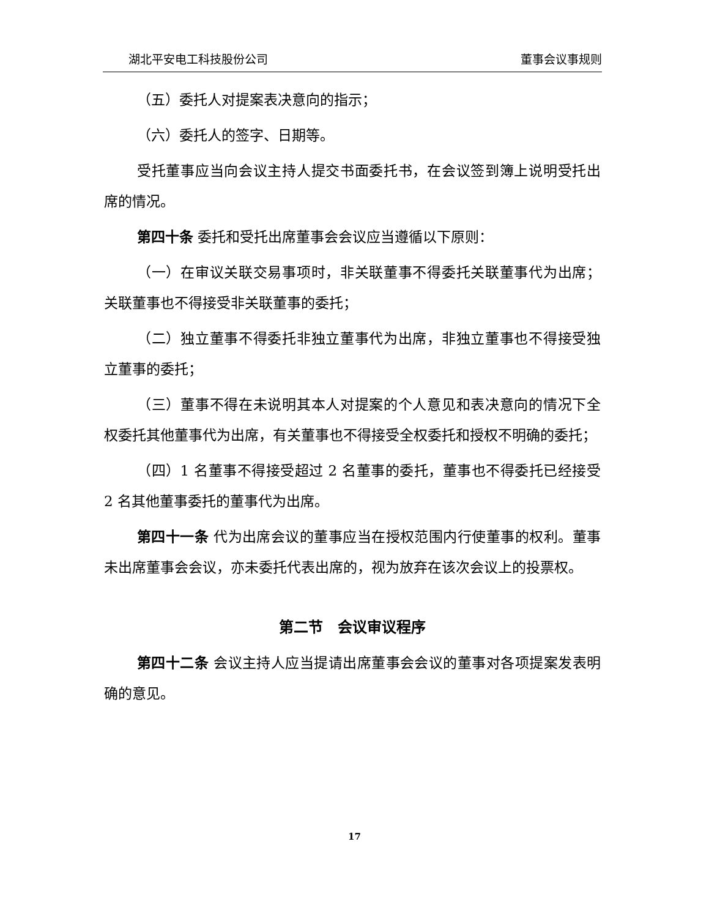湖北平安电工科技股份公司 董事会议事规则
（五）委托人对提案表决意向的指示；
（六）委托人的签字、日期等。
受托董事应当向会议主持人提交书面委托书，在会议签到簿上说明受托出席的情况。
第四十条 委托和受托出席董事会会议应当遵循以下原则：
（一）在审议关联交易事项时，非关联董事不得委托关联董事代为出席；关联董事也不得接受非关联董事的委托；
（二）独立董事不得委托非独立董事代为出席，非独立董事也不得接受独立董事的委托；
（三）董事不得在未说明其本人对提案的个人意见和表决意向的情况下全权委托其他董事代为出席，有关董事也不得接受全权委托和授权不明确的委托；
（四）1 名董事不得接受超过 2 名董事的委托，董事也不得委托已经接受 2 名其他董事委托的董事代为出席。
第四十一条 代为出席会议的董事应当在授权范围内行使董事的权利。董事未出席董事会会议，亦未委托代表出席的，视为放弃在该次会议上的投票权。
第二节　会议审议程序
第四十二条 会议主持人应当提请出席董事会会议的董事对各项提案发表明确的意见。
17